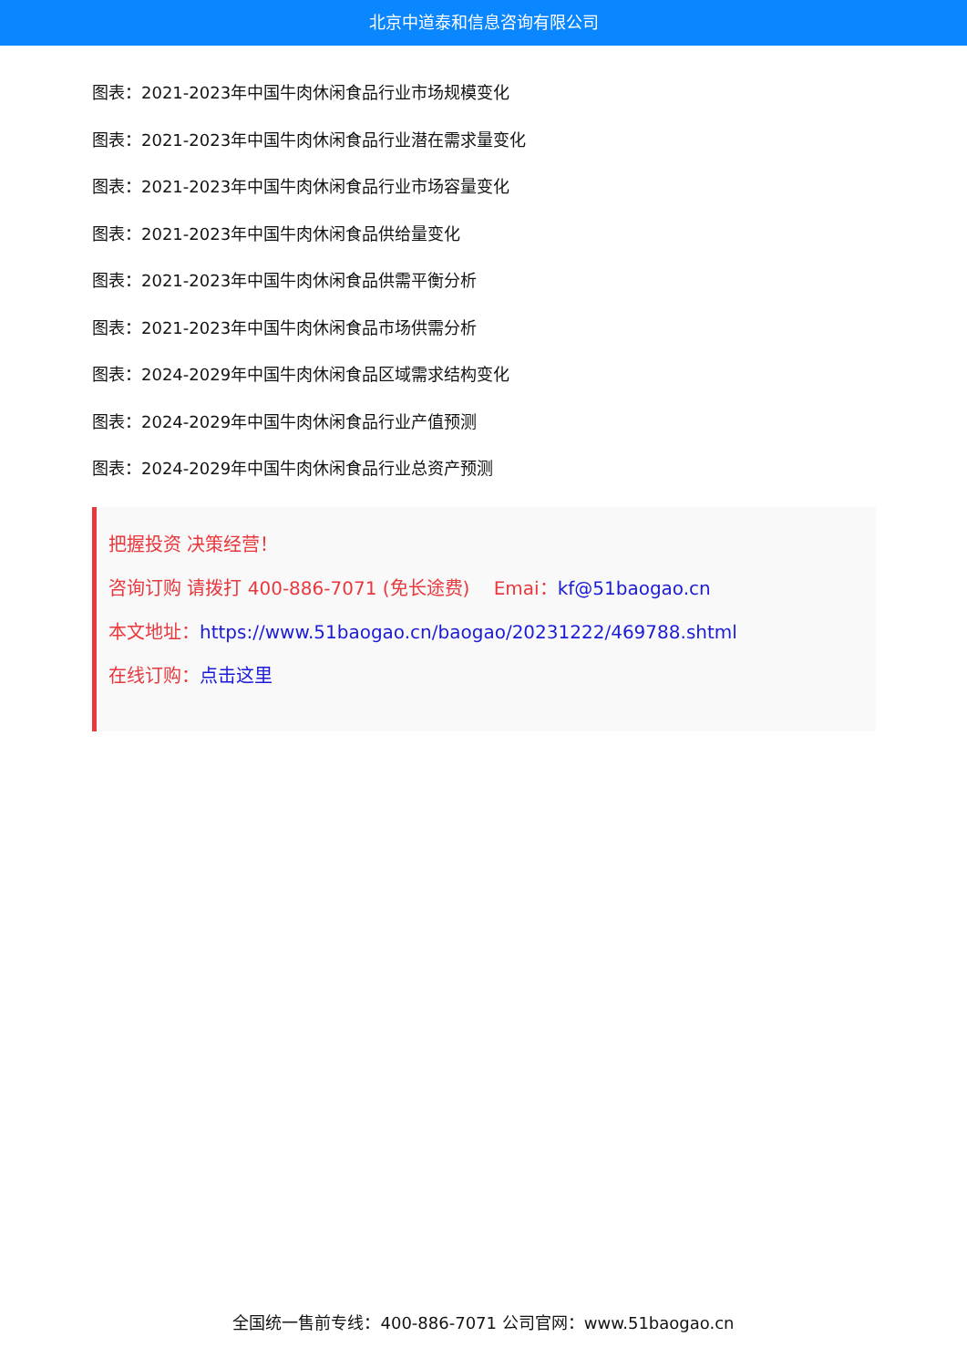北京中道泰和信息咨询有限公司
图表：2021-2023年中国牛肉休闲食品行业市场规模变化
图表：2021-2023年中国牛肉休闲食品行业潜在需求量变化
图表：2021-2023年中国牛肉休闲食品行业市场容量变化
图表：2021-2023年中国牛肉休闲食品供给量变化
图表：2021-2023年中国牛肉休闲食品供需平衡分析
图表：2021-2023年中国牛肉休闲食品市场供需分析
图表：2024-2029年中国牛肉休闲食品区域需求结构变化
图表：2024-2029年中国牛肉休闲食品行业产值预测
图表：2024-2029年中国牛肉休闲食品行业总资产预测
把握投资 决策经营！
咨询订购 请拨打 400-886-7071 (免长途费)　 Emai：kf@51baogao.cn
本文地址：https://www.51baogao.cn/baogao/20231222/469788.shtml
在线订购：点击这里
全国统一售前专线：400-886-7071 公司官网：www.51baogao.cn